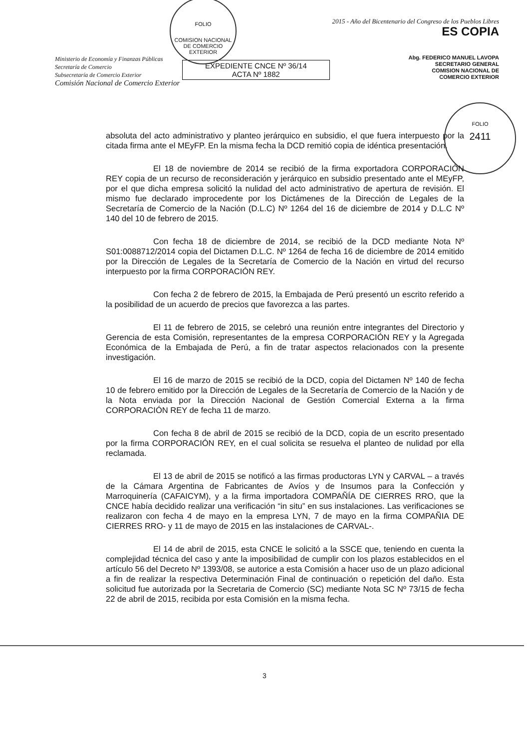FOLIO
COMISION NACIONAL DE COMERCIO EXTERIOR
FOLIO
2411
Ministerio de Economía y Finanzas Públicas
Secretaría de Comercio
Subsecretaría de Comercio Exterior
Comisión Nacional de Comercio Exterior
EXPEDIENTE CNCE Nº 36/14
ACTA Nº 1882
2015 - Año del Bicentenario del Congreso de los Pueblos Libres
ES COPIA
Abg. FEDERICO MANUEL LAVOPA
SECRETARIO GENERAL
COMISION NACIONAL DE
COMERCIO EXTERIOR
absoluta del acto administrativo y planteo jerárquico en subsidio, el que fuera interpuesto por la citada firma ante el MEyFP. En la misma fecha la DCD remitió copia de idéntica presentación.
El 18 de noviembre de 2014 se recibió de la firma exportadora CORPORACIÓN REY copia de un recurso de reconsideración y jerárquico en subsidio presentado ante el MEyFP, por el que dicha empresa solicitó la nulidad del acto administrativo de apertura de revisión. El mismo fue declarado improcedente por los Dictámenes de la Dirección de Legales de la Secretaría de Comercio de la Nación (D.L.C) Nº 1264 del 16 de diciembre de 2014 y D.L.C Nº 140 del 10 de febrero de 2015.
Con fecha 18 de diciembre de 2014, se recibió de la DCD mediante Nota Nº S01:0088712/2014 copia del Dictamen D.L.C. Nº 1264 de fecha 16 de diciembre de 2014 emitido por la Dirección de Legales de la Secretaría de Comercio de la Nación en virtud del recurso interpuesto por la firma CORPORACIÓN REY.
Con fecha 2 de febrero de 2015, la Embajada de Perú presentó un escrito referido a la posibilidad de un acuerdo de precios que favorezca a las partes.
El 11 de febrero de 2015, se celebró una reunión entre integrantes del Directorio y Gerencia de esta Comisión, representantes de la empresa CORPORACIÓN REY y la Agregada Económica de la Embajada de Perú, a fin de tratar aspectos relacionados con la presente investigación.
El 16 de marzo de 2015 se recibió de la DCD, copia del Dictamen Nº 140 de fecha 10 de febrero emitido por la Dirección de Legales de la Secretaría de Comercio de la Nación y de la Nota enviada por la Dirección Nacional de Gestión Comercial Externa a la firma CORPORACIÓN REY de fecha 11 de marzo.
Con fecha 8 de abril de 2015 se recibió de la DCD, copia de un escrito presentado por la firma CORPORACIÓN REY, en el cual solicita se resuelva el planteo de nulidad por ella reclamada.
El 13 de abril de 2015 se notificó a las firmas productoras LYN y CARVAL – a través de la Cámara Argentina de Fabricantes de Avíos y de Insumos para la Confección y Marroquinería (CAFAICYM), y a la firma importadora COMPAÑÍA DE CIERRES RRO, que la CNCE había decidido realizar una verificación “in situ” en sus instalaciones. Las verificaciones se realizaron con fecha 4 de mayo en la empresa LYN, 7 de mayo en la firma COMPAÑIA DE CIERRES RRO- y 11 de mayo de 2015 en las instalaciones de CARVAL-.
El 14 de abril de 2015, esta CNCE le solicitó a la SSCE que, teniendo en cuenta la complejidad técnica del caso y ante la imposibilidad de cumplir con los plazos establecidos en el artículo 56 del Decreto Nº 1393/08, se autorice a esta Comisión a hacer uso de un plazo adicional a fin de realizar la respectiva Determinación Final de continuación o repetición del daño. Esta solicitud fue autorizada por la Secretaria de Comercio (SC) mediante Nota SC Nº 73/15 de fecha 22 de abril de 2015, recibida por esta Comisión en la misma fecha.
3